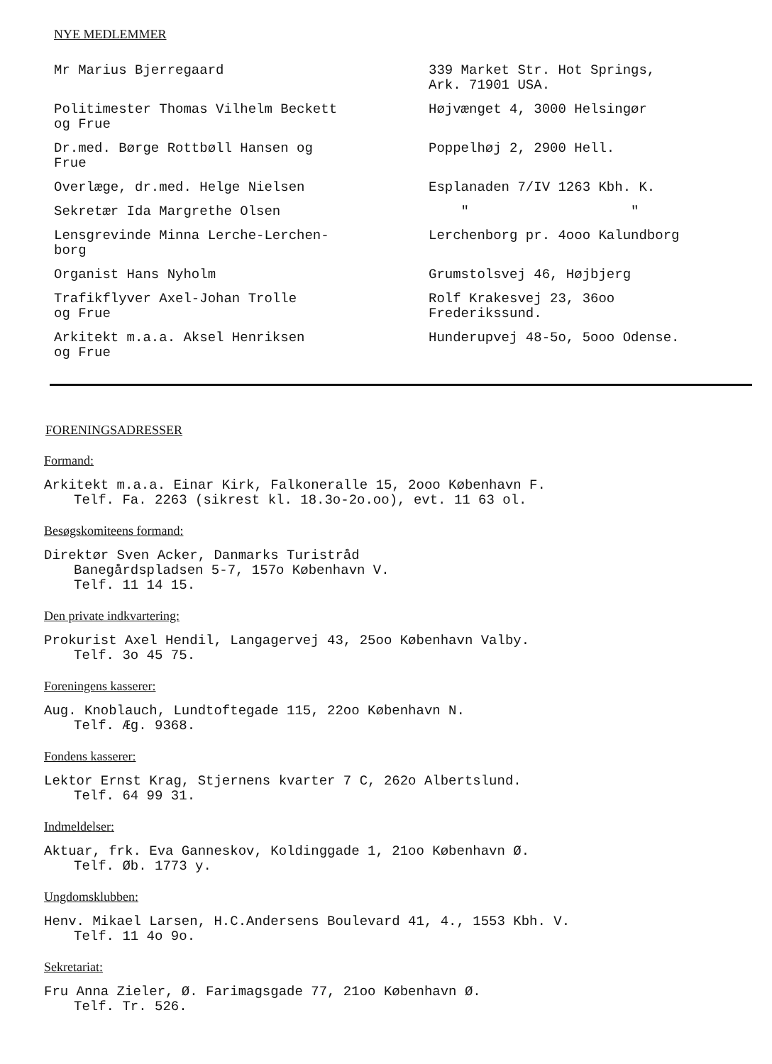NYE MEDLEMMER
| Mr Marius Bjerregaard | 339 Market Str. Hot Springs, Ark. 71901 USA. |
| Politimester Thomas Vilhelm Beckett og Frue | Højvænget 4, 3000 Helsingør |
| Dr.med. Børge Rottbøll Hansen og Frue | Poppelhøj 2, 2900 Hell. |
| Overlæge, dr.med. Helge Nielsen | Esplanaden 7/IV 1263 Kbh. K. |
| Sekretær Ida Margrethe Olsen | " " |
| Lensgrevinde Minna Lerche-Lerchen- borg | Lerchenborg pr. 4ooo Kalundborg |
| Organist Hans Nyholm | Grumstolsvej 46, Højbjerg |
| Trafikflyver Axel-Johan Trolle og Frue | Rolf Krakesvej 23, 36oo Frederikssund. |
| Arkitekt m.a.a. Aksel Henriksen og Frue | Hunderupvej 48-5o, 5ooo Odense. |
FORENINGSADRESSER
Formand:
Arkitekt m.a.a. Einar Kirk, Falkoneralle 15, 2ooo København F.
Telf. Fa. 2263 (sikrest kl. 18.3o-2o.oo), evt. 11 63 ol.
Besøgskomiteens formand:
Direktør Sven Acker, Danmarks Turistråd
Banegårdspladsen 5-7, 157o København V.
Telf. 11 14 15.
Den private indkvartering:
Prokurist Axel Hendil, Langagervej 43, 25oo København Valby.
Telf. 3o 45 75.
Foreningens kasserer:
Aug. Knoblauch, Lundtoftegade 115, 22oo København N.
Telf. Æg. 9368.
Fondens kasserer:
Lektor Ernst Krag, Stjernens kvarter 7 C, 262o Albertslund.
Telf. 64 99 31.
Indmeldelser:
Aktuar, frk. Eva Ganneskov, Koldinggade 1, 21oo København Ø.
Telf. Øb. 1773 y.
Ungdomsklubben:
Henv. Mikael Larsen, H.C.Andersens Boulevard 41, 4., 1553 Kbh. V.
Telf. 11 4o 9o.
Sekretariat:
Fru Anna Zieler, Ø. Farimagsgade 77, 21oo København Ø.
Telf. Tr. 526.